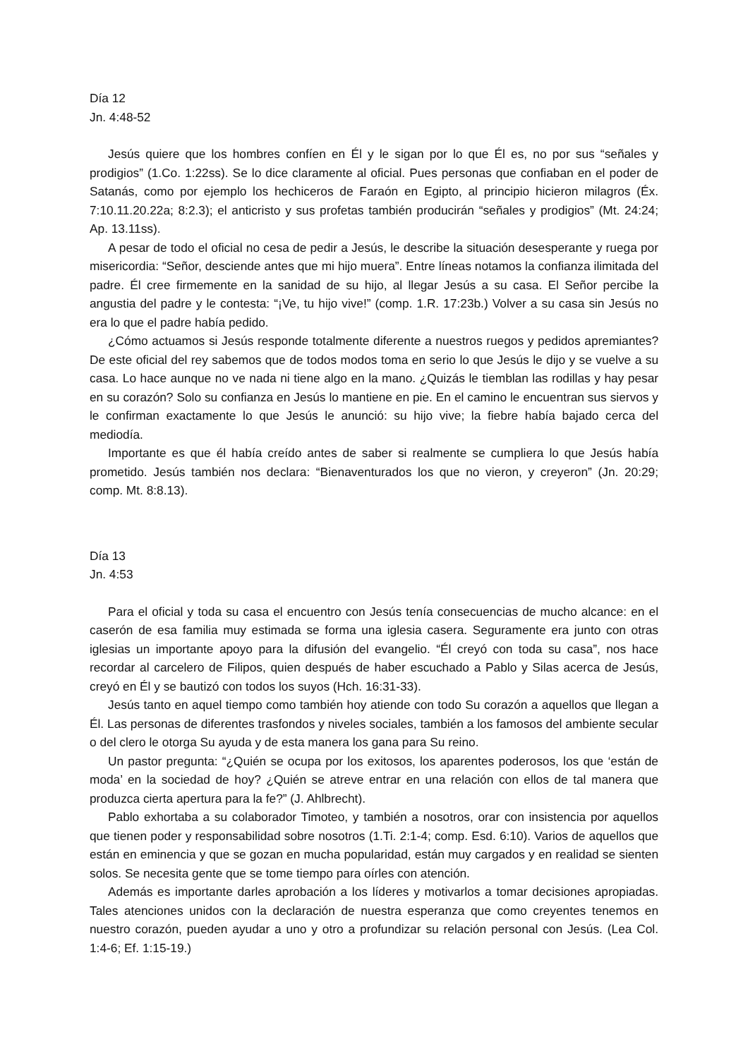Día 12
Jn. 4:48-52
Jesús quiere que los hombres confíen en Él y le sigan por lo que Él es, no por sus “señales y prodigios” (1.Co. 1:22ss). Se lo dice claramente al oficial. Pues personas que confiaban en el poder de Satanás, como por ejemplo los hechiceros de Faraón en Egipto, al principio hicieron milagros (Éx. 7:10.11.20.22a; 8:2.3); el anticristo y sus profetas también producirán “señales y prodigios” (Mt. 24:24; Ap. 13.11ss).
A pesar de todo el oficial no cesa de pedir a Jesús, le describe la situación desesperante y ruega por misericordia: “Señor, desciende antes que mi hijo muera”. Entre líneas notamos la confianza ilimitada del padre. Él cree firmemente en la sanidad de su hijo, al llegar Jesús a su casa. El Señor percibe la angustia del padre y le contesta: “¡Ve, tu hijo vive!” (comp. 1.R. 17:23b.) Volver a su casa sin Jesús no era lo que el padre había pedido.
¿Cómo actuamos si Jesús responde totalmente diferente a nuestros ruegos y pedidos apremiantes? De este oficial del rey sabemos que de todos modos toma en serio lo que Jesús le dijo y se vuelve a su casa. Lo hace aunque no ve nada ni tiene algo en la mano. ¿Quizás le tiemblan las rodillas y hay pesar en su corazón? Solo su confianza en Jesús lo mantiene en pie. En el camino le encuentran sus siervos y le confirman exactamente lo que Jesús le anunció: su hijo vive; la fiebre había bajado cerca del mediodía.
Importante es que él había creído antes de saber si realmente se cumpliera lo que Jesús había prometido. Jesús también nos declara: “Bienaventurados los que no vieron, y creyeron” (Jn. 20:29; comp. Mt. 8:8.13).
Día 13
Jn. 4:53
Para el oficial y toda su casa el encuentro con Jesús tenía consecuencias de mucho alcance: en el caserón de esa familia muy estimada se forma una iglesia casera. Seguramente era junto con otras iglesias un importante apoyo para la difusión del evangelio. “Él creyó con toda su casa”, nos hace recordar al carcelero de Filipos, quien después de haber escuchado a Pablo y Silas acerca de Jesús, creyó en Él y se bautizó con todos los suyos (Hch. 16:31-33).
Jesús tanto en aquel tiempo como también hoy atiende con todo Su corazón a aquellos que llegan a Él. Las personas de diferentes trasfondos y niveles sociales, también a los famosos del ambiente secular o del clero le otorga Su ayuda y de esta manera los gana para Su reino.
Un pastor pregunta: “¿Quién se ocupa por los exitosos, los aparentes poderosos, los que ‘están de moda’ en la sociedad de hoy? ¿Quién se atreve entrar en una relación con ellos de tal manera que produzca cierta apertura para la fe?” (J. Ahlbrecht).
Pablo exhortaba a su colaborador Timoteo, y también a nosotros, orar con insistencia por aquellos que tienen poder y responsabilidad sobre nosotros (1.Ti. 2:1-4; comp. Esd. 6:10). Varios de aquellos que están en eminencia y que se gozan en mucha popularidad, están muy cargados y en realidad se sienten solos. Se necesita gente que se tome tiempo para oírles con atención.
Además es importante darles aprobación a los líderes y motivarlos a tomar decisiones apropiadas. Tales atenciones unidos con la declaración de nuestra esperanza que como creyentes tenemos en nuestro corazón, pueden ayudar a uno y otro a profundizar su relación personal con Jesús. (Lea Col. 1:4-6; Ef. 1:15-19.)